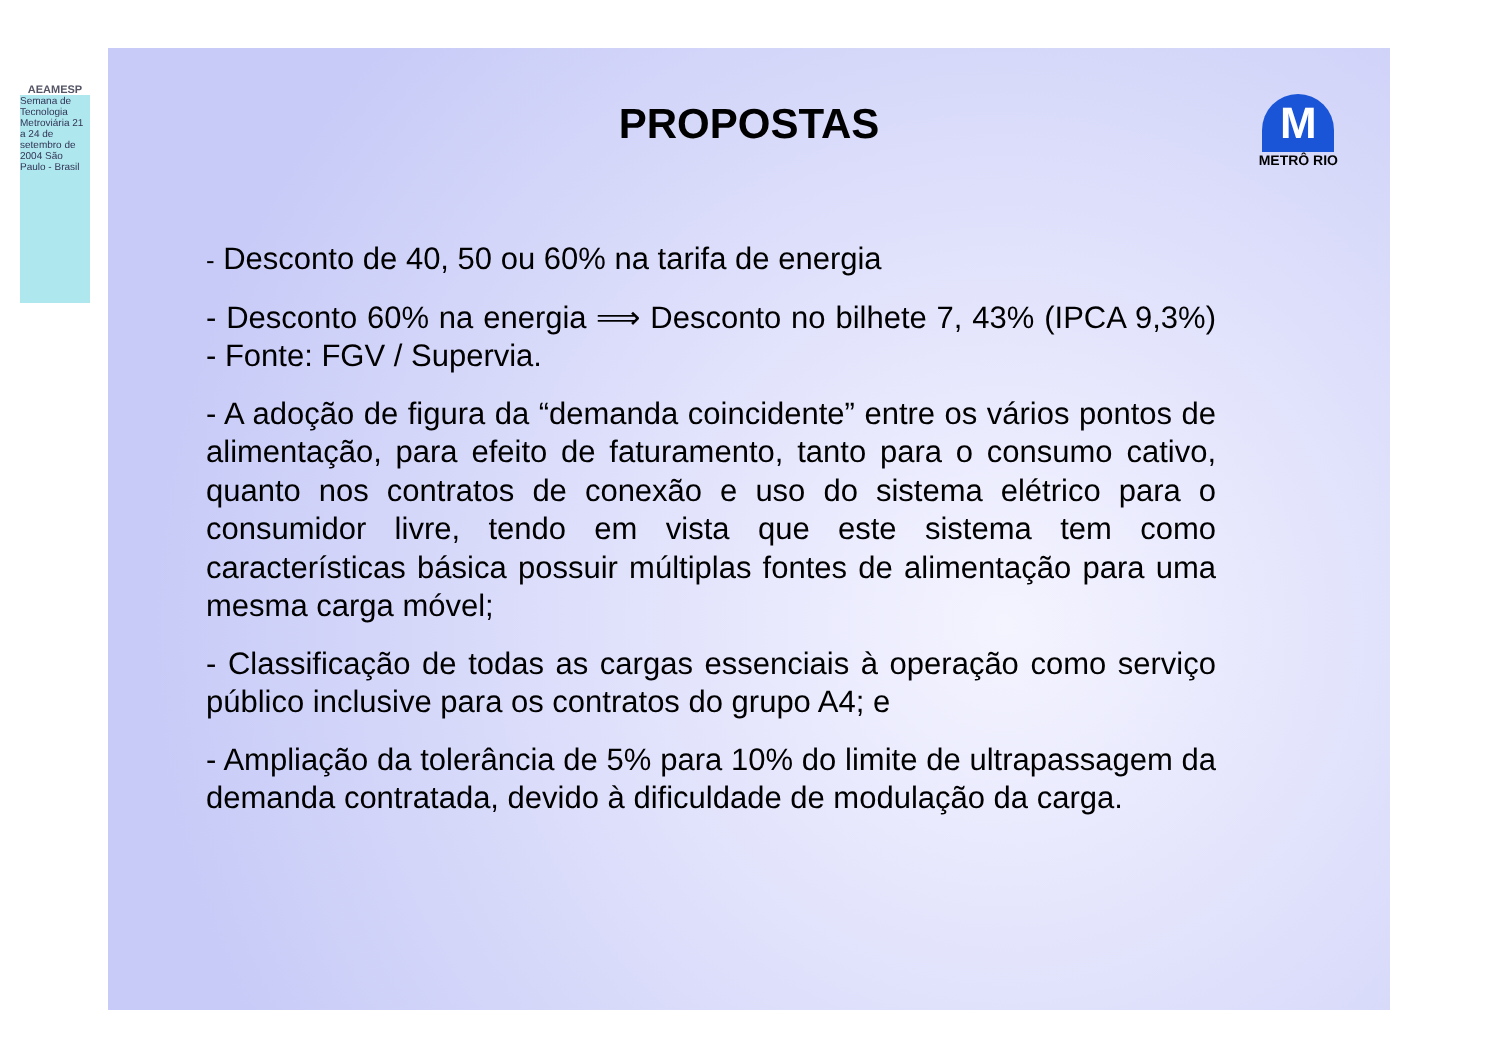AEAMESP
Semana de Tecnologia Metroviária 21 a 24 de setembro de 2004 São Paulo - Brasil
PROPOSTAS
M
METRÔ RIO
- Desconto de 40, 50 ou 60% na tarifa de energia
- Desconto 60% na energia ⟹ Desconto no bilhete 7, 43% (IPCA 9,3%) - Fonte: FGV / Supervia.
- A adoção de figura da “demanda coincidente” entre os vários pontos de alimentação, para efeito de faturamento, tanto para o consumo cativo, quanto nos contratos de conexão e uso do sistema elétrico para o consumidor livre, tendo em vista que este sistema tem como características básica possuir múltiplas fontes de alimentação para uma mesma carga móvel;
- Classificação de todas as cargas essenciais à operação como serviço público inclusive para os contratos do grupo A4; e
- Ampliação da tolerância de 5% para 10% do limite de ultrapassagem da demanda contratada, devido à dificuldade de modulação da carga.